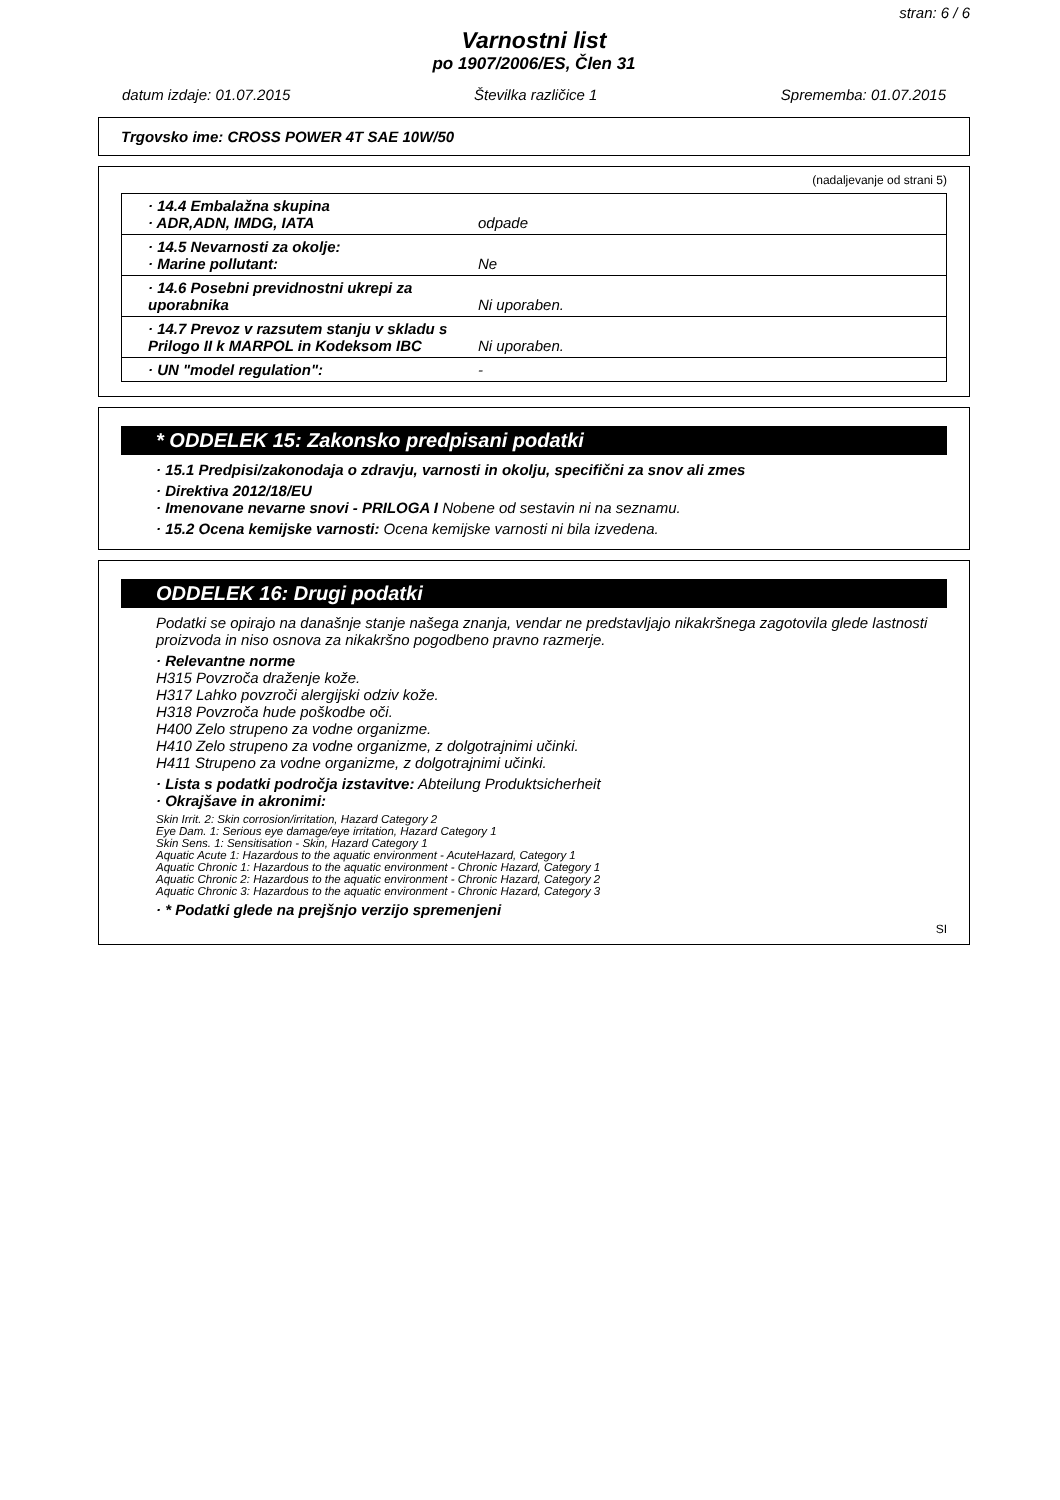stran: 6 / 6
Varnostni list
po 1907/2006/ES, Člen 31
datum izdaje: 01.07.2015 Številka različice 1 Sprememba: 01.07.2015
Trgovsko ime: CROSS POWER 4T SAE 10W/50
(nadaljevanje od strani 5)
| · 14.4 Embalažna skupina · ADR,ADN, IMDG, IATA | odpade |
| · 14.5 Nevarnosti za okolje: · Marine pollutant: | Ne |
| · 14.6 Posebni previdnostni ukrepi za uporabnika | Ni uporaben. |
| · 14.7 Prevoz v razsutem stanju v skladu s Prilogo II k MARPOL in Kodeksom IBC | Ni uporaben. |
| · UN "model regulation": | - |
* ODDELEK 15: Zakonsko predpisani podatki
· 15.1 Predpisi/zakonodaja o zdravju, varnosti in okolju, specifični za snov ali zmes
· Direktiva 2012/18/EU
· Imenovane nevarne snovi - PRILOGA I Nobene od sestavin ni na seznamu.
· 15.2 Ocena kemijske varnosti: Ocena kemijske varnosti ni bila izvedena.
ODDELEK 16: Drugi podatki
Podatki se opirajo na današnje stanje našega znanja, vendar ne predstavljajo nikakršnega zagotovila glede lastnosti proizvoda in niso osnova za nikakršno pogodbeno pravno razmerje.
· Relevantne norme
H315 Povzroča draženje kože.
H317 Lahko povzroči alergijski odziv kože.
H318 Povzroča hude poškodbe oči.
H400 Zelo strupeno za vodne organizme.
H410 Zelo strupeno za vodne organizme, z dolgotrajnimi učinki.
H411 Strupeno za vodne organizme, z dolgotrajnimi učinki.
· Lista s podatki področja izstavitve: Abteilung Produktsicherheit
· Okrajšave in akronimi:
Skin Irrit. 2: Skin corrosion/irritation, Hazard Category 2
Eye Dam. 1: Serious eye damage/eye irritation, Hazard Category 1
Skin Sens. 1: Sensitisation - Skin, Hazard Category 1
Aquatic Acute 1: Hazardous to the aquatic environment - AcuteHazard, Category 1
Aquatic Chronic 1: Hazardous to the aquatic environment - Chronic Hazard, Category 1
Aquatic Chronic 2: Hazardous to the aquatic environment - Chronic Hazard, Category 2
Aquatic Chronic 3: Hazardous to the aquatic environment - Chronic Hazard, Category 3
· * Podatki glede na prejšnjo verzijo spremenjeni
SI